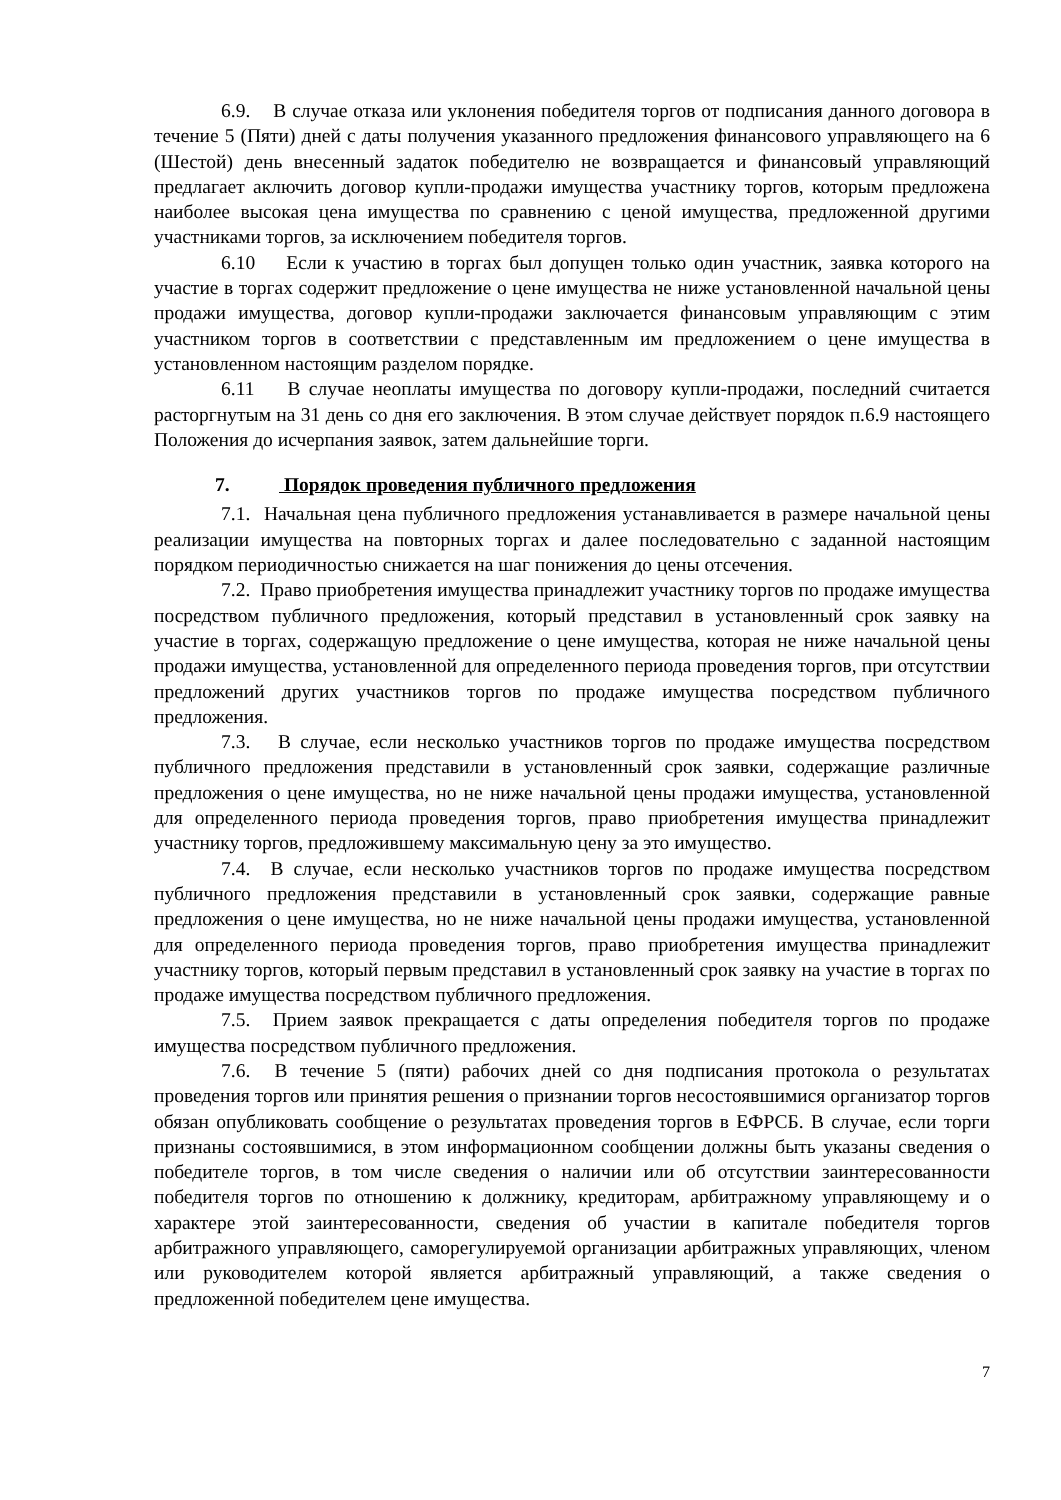6.9. В случае отказа или уклонения победителя торгов от подписания данного договора в течение 5 (Пяти) дней с даты получения указанного предложения финансового управляющего на 6 (Шестой) день внесенный задаток победителю не возвращается и финансовый управляющий предлагает аключить договор купли-продажи имущества участнику торгов, которым предложена наиболее высокая цена имущества по сравнению с ценой имущества, предложенной другими участниками торгов, за исключением победителя торгов.
6.10 Если к участию в торгах был допущен только один участник, заявка которого на участие в торгах содержит предложение о цене имущества не ниже установленной начальной цены продажи имущества, договор купли-продажи заключается финансовым управляющим с этим участником торгов в соответствии с представленным им предложением о цене имущества в установленном настоящим разделом порядке.
6.11 В случае неоплаты имущества по договору купли-продажи, последний считается расторгнутым на 31 день со дня его заключения. В этом случае действует порядок п.6.9 настоящего Положения до исчерпания заявок, затем дальнейшие торги.
7. Порядок проведения публичного предложения
7.1. Начальная цена публичного предложения устанавливается в размере начальной цены реализации имущества на повторных торгах и далее последовательно с заданной настоящим порядком периодичностью снижается на шаг понижения до цены отсечения.
7.2. Право приобретения имущества принадлежит участнику торгов по продаже имущества посредством публичного предложения, который представил в установленный срок заявку на участие в торгах, содержащую предложение о цене имущества, которая не ниже начальной цены продажи имущества, установленной для определенного периода проведения торгов, при отсутствии предложений других участников торгов по продаже имущества посредством публичного предложения.
7.3. В случае, если несколько участников торгов по продаже имущества посредством публичного предложения представили в установленный срок заявки, содержащие различные предложения о цене имущества, но не ниже начальной цены продажи имущества, установленной для определенного периода проведения торгов, право приобретения имущества принадлежит участнику торгов, предложившему максимальную цену за это имущество.
7.4. В случае, если несколько участников торгов по продаже имущества посредством публичного предложения представили в установленный срок заявки, содержащие равные предложения о цене имущества, но не ниже начальной цены продажи имущества, установленной для определенного периода проведения торгов, право приобретения имущества принадлежит участнику торгов, который первым представил в установленный срок заявку на участие в торгах по продаже имущества посредством публичного предложения.
7.5. Прием заявок прекращается с даты определения победителя торгов по продаже имущества посредством публичного предложения.
7.6. В течение 5 (пяти) рабочих дней со дня подписания протокола о результатах проведения торгов или принятия решения о признании торгов несостоявшимися организатор торгов обязан опубликовать сообщение о результатах проведения торгов в ЕФРСБ. В случае, если торги признаны состоявшимися, в этом информационном сообщении должны быть указаны сведения о победителе торгов, в том числе сведения о наличии или об отсутствии заинтересованности победителя торгов по отношению к должнику, кредиторам, арбитражному управляющему и о характере этой заинтересованности, сведения об участии в капитале победителя торгов арбитражного управляющего, саморегулируемой организации арбитражных управляющих, членом или руководителем которой является арбитражный управляющий, а также сведения о предложенной победителем цене имущества.
7